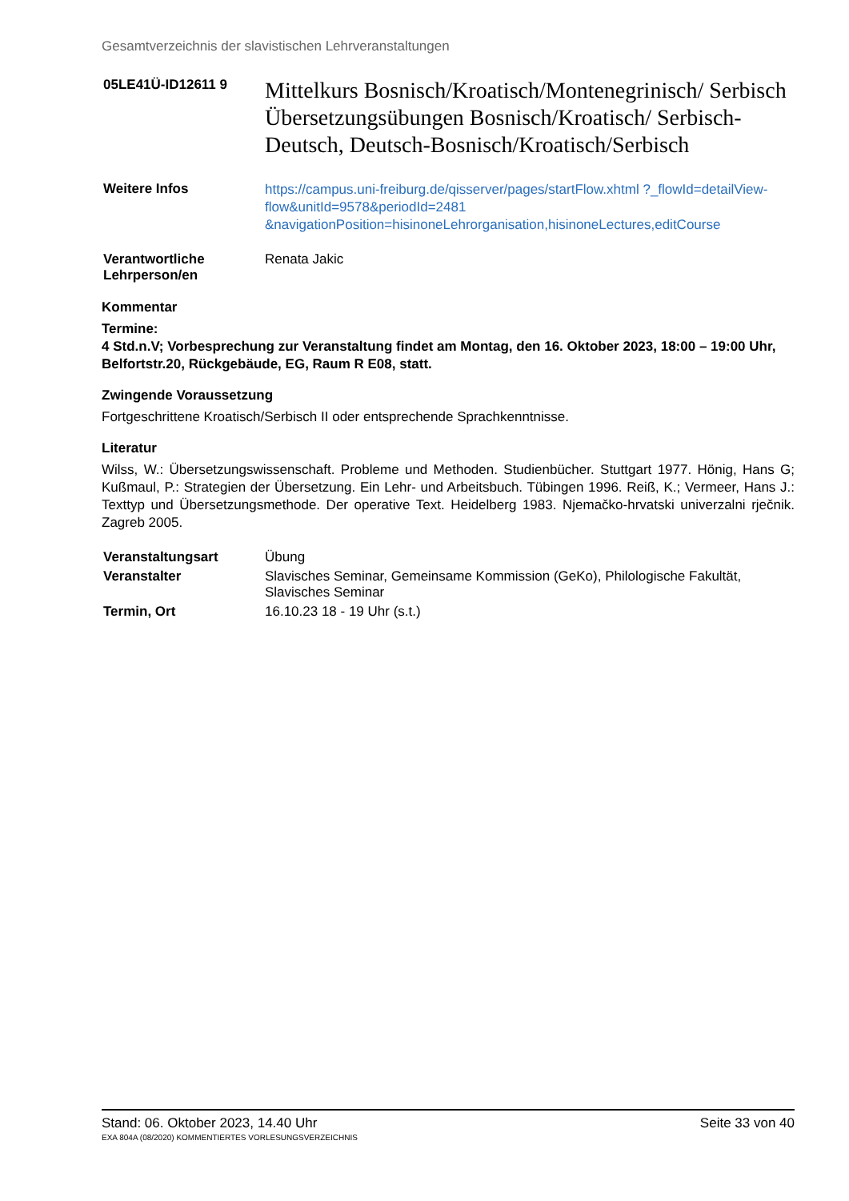Gesamtverzeichnis der slavistischen Lehrveranstaltungen
| 05LE41Ü-ID12611 9 | Mittelkurs Bosnisch/Kroatisch/Montenegrinisch/ Serbisch Übersetzungsübungen Bosnisch/Kroatisch/ Serbisch-Deutsch, Deutsch-Bosnisch/Kroatisch/Serbisch |
| Weitere Infos | https://campus.uni-freiburg.de/qisserver/pages/startFlow.xhtml ?_flowId=detailView-flow&unitId=9578&periodId=2481 &navigationPosition=hisinoneLehrorganisation,hisinoneLectures,editCourse |
| Verantwortliche Lehrperson/en | Renata Jakic |
Kommentar
Termine:
4 Std.n.V; Vorbesprechung zur Veranstaltung findet am Montag, den 16. Oktober 2023, 18:00 – 19:00 Uhr, Belfortstr.20, Rückgebäude, EG, Raum R E08, statt.
Zwingende Voraussetzung
Fortgeschrittene Kroatisch/Serbisch II oder entsprechende Sprachkenntnisse.
Literatur
Wilss, W.: Übersetzungswissenschaft. Probleme und Methoden. Studienbücher. Stuttgart 1977. Hönig, Hans G; Kußmaul, P.: Strategien der Übersetzung. Ein Lehr- und Arbeitsbuch. Tübingen 1996. Reiß, K.; Vermeer, Hans J.: Texttyp und Übersetzungsmethode. Der operative Text. Heidelberg 1983. Njemačko-hrvatski univerzalni rječnik. Zagreb 2005.
| Veranstaltungsart | Übung |
| Veranstalter | Slavisches Seminar, Gemeinsame Kommission (GeKo), Philologische Fakultät, Slavisches Seminar |
| Termin, Ort | 16.10.23 18 - 19 Uhr (s.t.) |
Stand: 06. Oktober 2023, 14.40 Uhr Seite 33 von 40
EXA 804A (08/2020) KOMMENTIERTES VORLESUNGSVERZEICHNIS